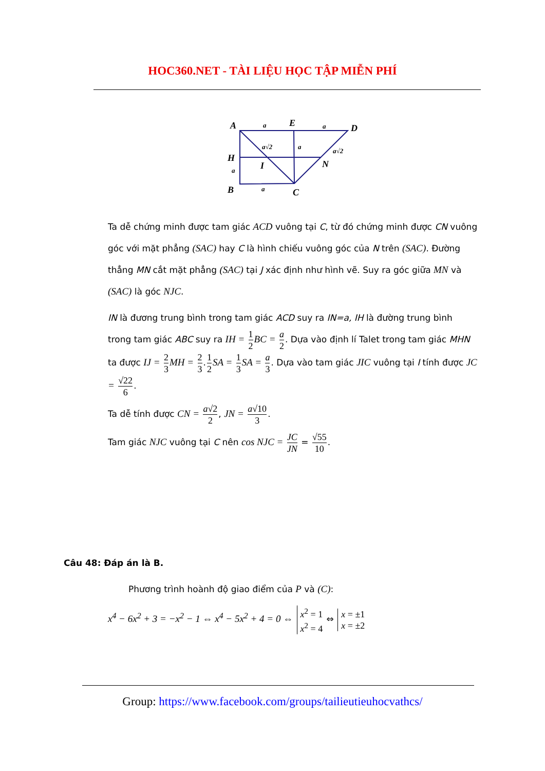HOC360.NET - TÀI LIỆU HỌC TẬP MIỄN PHÍ
A
E
D
H
I
N
B
C
a
a
a√2
a
a√2
a
a
Ta dễ chứng minh được tam giác ACD vuông tại C, từ đó chứng minh được CN vuông góc với mặt phẳng (SAC) hay C là hình chiếu vuông góc của N trên (SAC). Đường thẳng MN cắt mặt phẳng (SAC) tại J xác định như hình vẽ. Suy ra góc giữa MN và (SAC) là góc NJC.
IN là đương trung bình trong tam giác ACD suy ra IN=a, IH là đường trung bình trong tam giác ABC suy ra IH = 1 2 BC = a 2. Dựa vào định lí Talet trong tam giác MHN ta được IJ = 2 3 MH = 2 3.1 2 SA = 1 3 SA = a 3. Dựa vào tam giác JIC vuông tại I tính được JC = √22 6.
Ta dễ tính được CN = a√2 2, JN = a√10 3.
Tam giác NJC vuông tại C nên cos NJC = JC JN = √55 10.
Câu 48: Đáp án là B.
Phương trình hoành độ giao điểm của P và (C):
x<sup>4</sup> − 6x<sup>2</sup> + 3 = −x<sup>2</sup> − 1 ⇔ x<sup>4</sup> − 5x<sup>2</sup> + 4 = 0 ⇔ x<sup>2</sup> = 1 x<sup>2</sup> = 4 ⇔ x = ±1 x = ±2
Group: https://www.facebook.com/groups/tailieutieuhocvathcs/